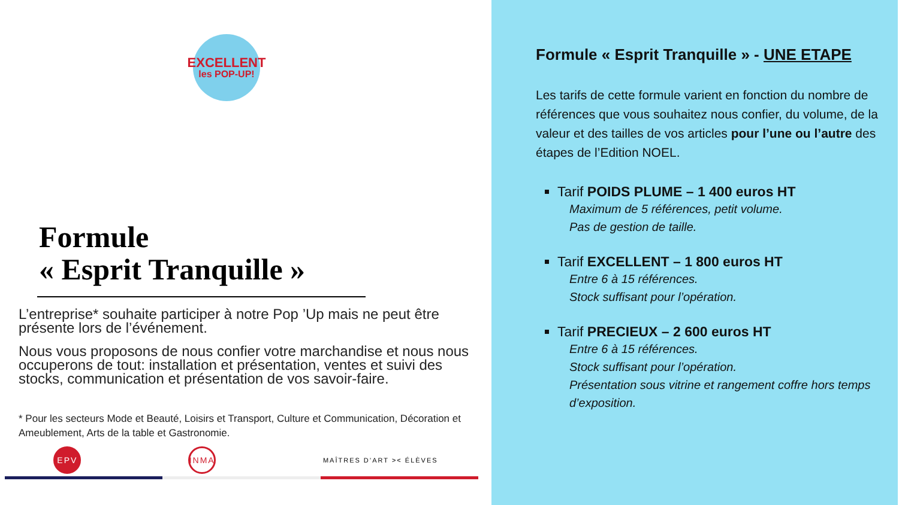EXCELLENT
les POP-UP!
Formule
« Esprit Tranquille »
L’entreprise* souhaite participer à notre Pop ’Up mais ne peut être présente lors de l’événement.
Nous vous proposons de nous confier votre marchandise et nous nous occuperons de tout: installation et présentation, ventes et suivi des stocks, communication et présentation de vos savoir-faire.
* Pour les secteurs Mode et Beauté, Loisirs et Transport, Culture et Communication, Décoration et Ameublement, Arts de la table et Gastronomie.
EPV INMA
MAÎTRES D’ART >< ÉLÈVES
Formule « Esprit Tranquille » - UNE ETAPE
Les tarifs de cette formule varient en fonction du nombre de références que vous souhaitez nous confier, du volume, de la valeur et des tailles de vos articles pour l’une ou l’autre des étapes de l’Edition NOEL.
Tarif POIDS PLUME – 1 400 euros HT
Maximum de 5 références, petit volume.
Pas de gestion de taille.
Tarif EXCELLENT – 1 800 euros HT
Entre 6 à 15 références.
Stock suffisant pour l’opération.
Tarif PRECIEUX – 2 600 euros HT
Entre 6 à 15 références.
Stock suffisant pour l’opération.
Présentation sous vitrine et rangement coffre hors temps d’exposition.